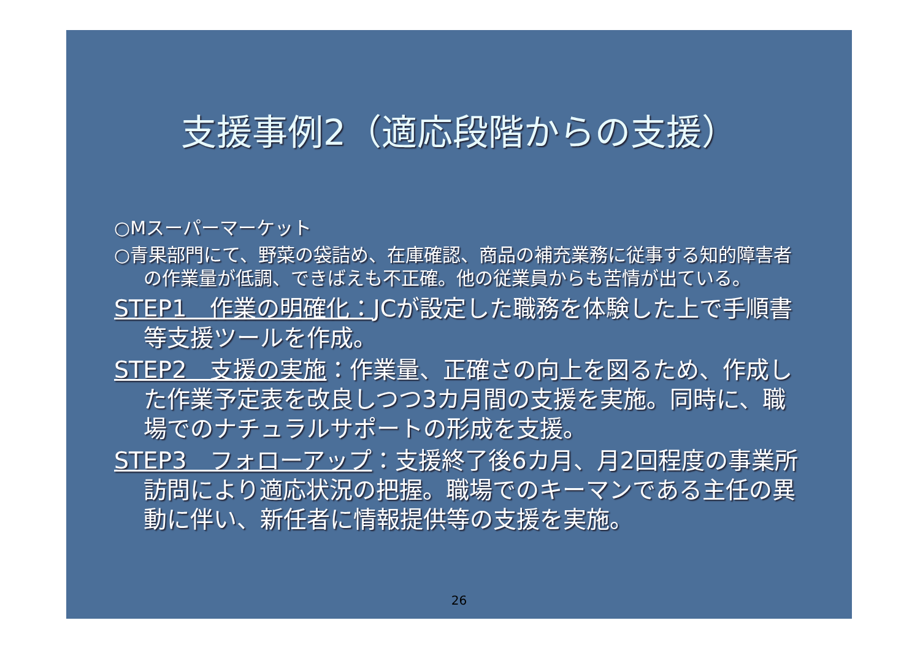支援事例2（適応段階からの支援）
○Mスーパーマーケット
○青果部門にて、野菜の袋詰め、在庫確認、商品の補充業務に従事する知的障害者の作業量が低調、できばえも不正確。他の従業員からも苦情が出ている。
STEP1　作業の明確化：JCが設定した職務を体験した上で手順書等支援ツールを作成。
STEP2　支援の実施：作業量、正確さの向上を図るため、作成した作業予定表を改良しつつ3カ月間の支援を実施。同時に、職場でのナチュラルサポートの形成を支援。
STEP3　フォローアップ：支援終了後6カ月、月2回程度の事業所訪問により適応状況の把握。職場でのキーマンである主任の異動に伴い、新任者に情報提供等の支援を実施。
26